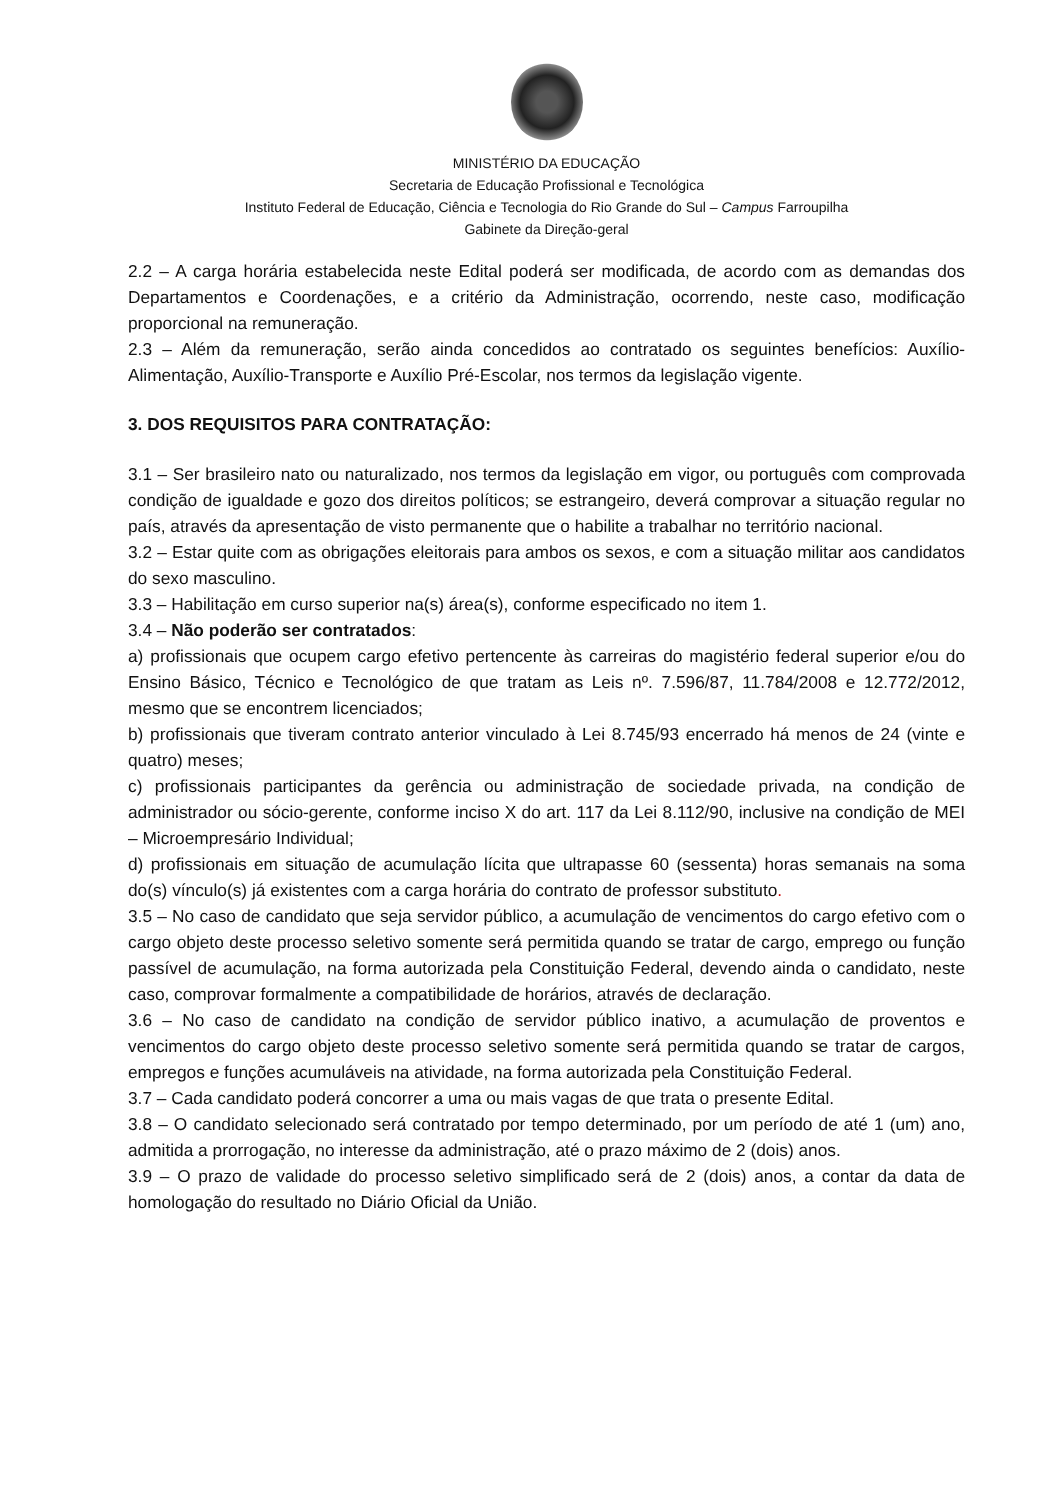MINISTÉRIO DA EDUCAÇÃO
Secretaria de Educação Profissional e Tecnológica
Instituto Federal de Educação, Ciência e Tecnologia do Rio Grande do Sul – Campus Farroupilha
Gabinete da Direção-geral
2.2 – A carga horária estabelecida neste Edital poderá ser modificada, de acordo com as demandas dos Departamentos e Coordenações, e a critério da Administração, ocorrendo, neste caso, modificação proporcional na remuneração.
2.3 – Além da remuneração, serão ainda concedidos ao contratado os seguintes benefícios: Auxílio-Alimentação, Auxílio-Transporte e Auxílio Pré-Escolar, nos termos da legislação vigente.
3. DOS REQUISITOS PARA CONTRATAÇÃO:
3.1 – Ser brasileiro nato ou naturalizado, nos termos da legislação em vigor, ou português com comprovada condição de igualdade e gozo dos direitos políticos; se estrangeiro, deverá comprovar a situação regular no país, através da apresentação de visto permanente que o habilite a trabalhar no território nacional.
3.2 – Estar quite com as obrigações eleitorais para ambos os sexos, e com a situação militar aos candidatos do sexo masculino.
3.3 – Habilitação em curso superior na(s) área(s), conforme especificado no item 1.
3.4 – Não poderão ser contratados:
a) profissionais que ocupem cargo efetivo pertencente às carreiras do magistério federal superior e/ou do Ensino Básico, Técnico e Tecnológico de que tratam as Leis nº. 7.596/87, 11.784/2008 e 12.772/2012, mesmo que se encontrem licenciados;
b) profissionais que tiveram contrato anterior vinculado à Lei 8.745/93 encerrado há menos de 24 (vinte e quatro) meses;
c) profissionais participantes da gerência ou administração de sociedade privada, na condição de administrador ou sócio-gerente, conforme inciso X do art. 117 da Lei 8.112/90, inclusive na condição de MEI – Microempresário Individual;
d) profissionais em situação de acumulação lícita que ultrapasse 60 (sessenta) horas semanais na soma do(s) vínculo(s) já existentes com a carga horária do contrato de professor substituto.
3.5 – No caso de candidato que seja servidor público, a acumulação de vencimentos do cargo efetivo com o cargo objeto deste processo seletivo somente será permitida quando se tratar de cargo, emprego ou função passível de acumulação, na forma autorizada pela Constituição Federal, devendo ainda o candidato, neste caso, comprovar formalmente a compatibilidade de horários, através de declaração.
3.6 – No caso de candidato na condição de servidor público inativo, a acumulação de proventos e vencimentos do cargo objeto deste processo seletivo somente será permitida quando se tratar de cargos, empregos e funções acumuláveis na atividade, na forma autorizada pela Constituição Federal.
3.7 – Cada candidato poderá concorrer a uma ou mais vagas de que trata o presente Edital.
3.8 – O candidato selecionado será contratado por tempo determinado, por um período de até 1 (um) ano, admitida a prorrogação, no interesse da administração, até o prazo máximo de 2 (dois) anos.
3.9 – O prazo de validade do processo seletivo simplificado será de 2 (dois) anos, a contar da data de homologação do resultado no Diário Oficial da União.